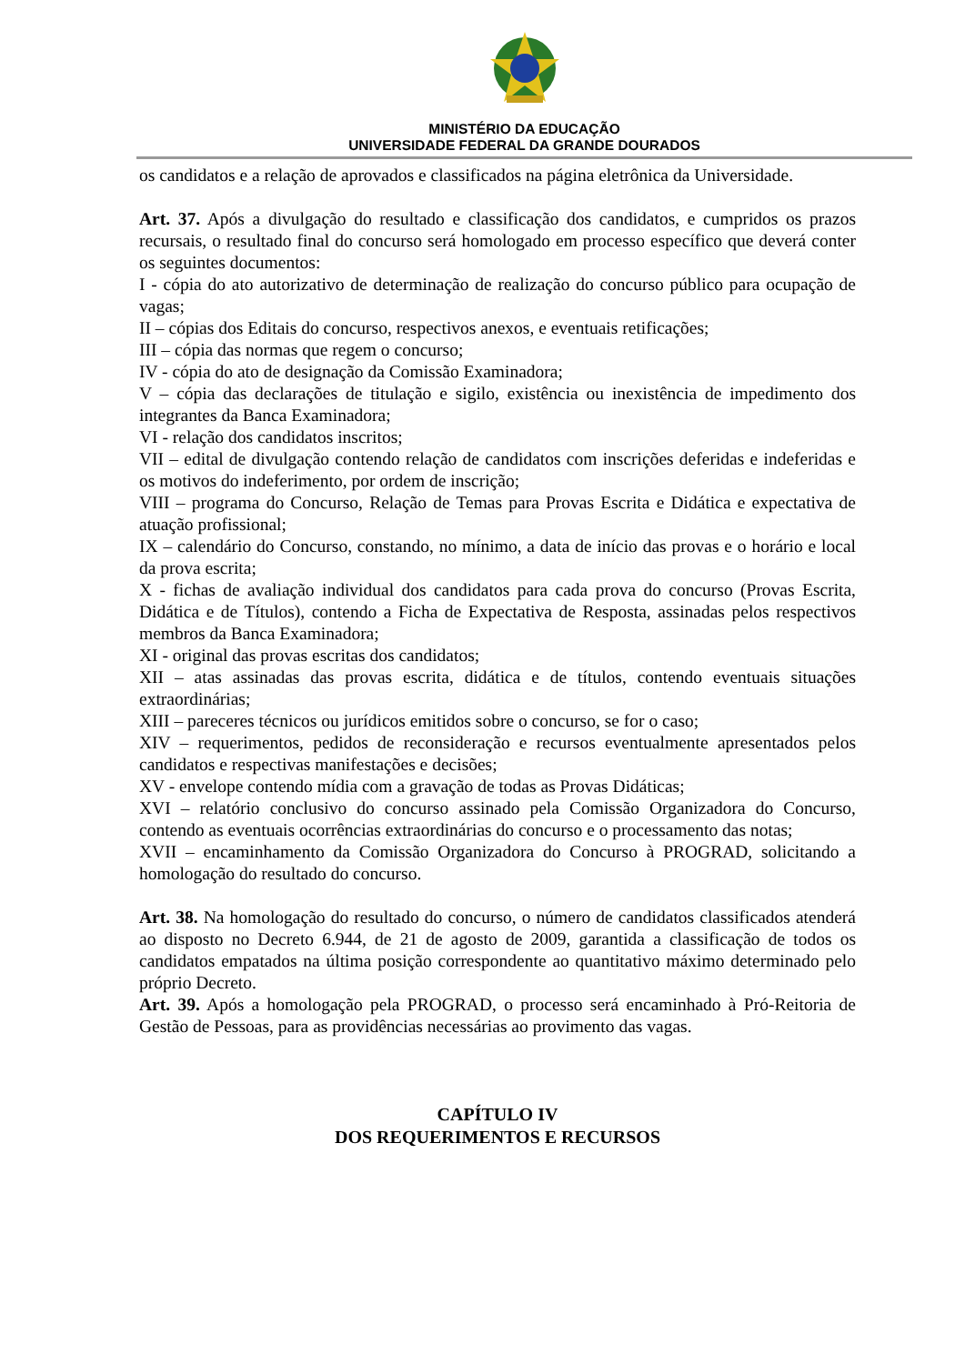MINISTÉRIO DA EDUCAÇÃO
UNIVERSIDADE FEDERAL DA GRANDE DOURADOS
os candidatos e a relação de aprovados e classificados na página eletrônica da Universidade.
Art. 37. Após a divulgação do resultado e classificação dos candidatos, e cumpridos os prazos recursais, o resultado final do concurso será homologado em processo específico que deverá conter os seguintes documentos:
I - cópia do ato autorizativo de determinação de realização do concurso público para ocupação de vagas;
II – cópias dos Editais do concurso, respectivos anexos, e eventuais retificações;
III – cópia das normas que regem o concurso;
IV - cópia do ato de designação da Comissão Examinadora;
V – cópia das declarações de titulação e sigilo, existência ou inexistência de impedimento dos integrantes da Banca Examinadora;
VI - relação dos candidatos inscritos;
VII – edital de divulgação contendo relação de candidatos com inscrições deferidas e indeferidas e os motivos do indeferimento, por ordem de inscrição;
VIII – programa do Concurso, Relação de Temas para Provas Escrita e Didática e expectativa de atuação profissional;
IX – calendário do Concurso, constando, no mínimo, a data de início das provas e o horário e local da prova escrita;
X - fichas de avaliação individual dos candidatos para cada prova do concurso (Provas Escrita, Didática e de Títulos), contendo a Ficha de Expectativa de Resposta, assinadas pelos respectivos membros da Banca Examinadora;
XI - original das provas escritas dos candidatos;
XII – atas assinadas das provas escrita, didática e de títulos, contendo eventuais situações extraordinárias;
XIII – pareceres técnicos ou jurídicos emitidos sobre o concurso, se for o caso;
XIV – requerimentos, pedidos de reconsideração e recursos eventualmente apresentados pelos candidatos e respectivas manifestações e decisões;
XV - envelope contendo mídia com a gravação de todas as Provas Didáticas;
XVI – relatório conclusivo do concurso assinado pela Comissão Organizadora do Concurso, contendo as eventuais ocorrências extraordinárias do concurso e o processamento das notas;
XVII – encaminhamento da Comissão Organizadora do Concurso à PROGRAD, solicitando a homologação do resultado do concurso.
Art. 38. Na homologação do resultado do concurso, o número de candidatos classificados atenderá ao disposto no Decreto 6.944, de 21 de agosto de 2009, garantida a classificação de todos os candidatos empatados na última posição correspondente ao quantitativo máximo determinado pelo próprio Decreto.
Art. 39. Após a homologação pela PROGRAD, o processo será encaminhado à Pró-Reitoria de Gestão de Pessoas, para as providências necessárias ao provimento das vagas.
CAPÍTULO IV
DOS REQUERIMENTOS E RECURSOS